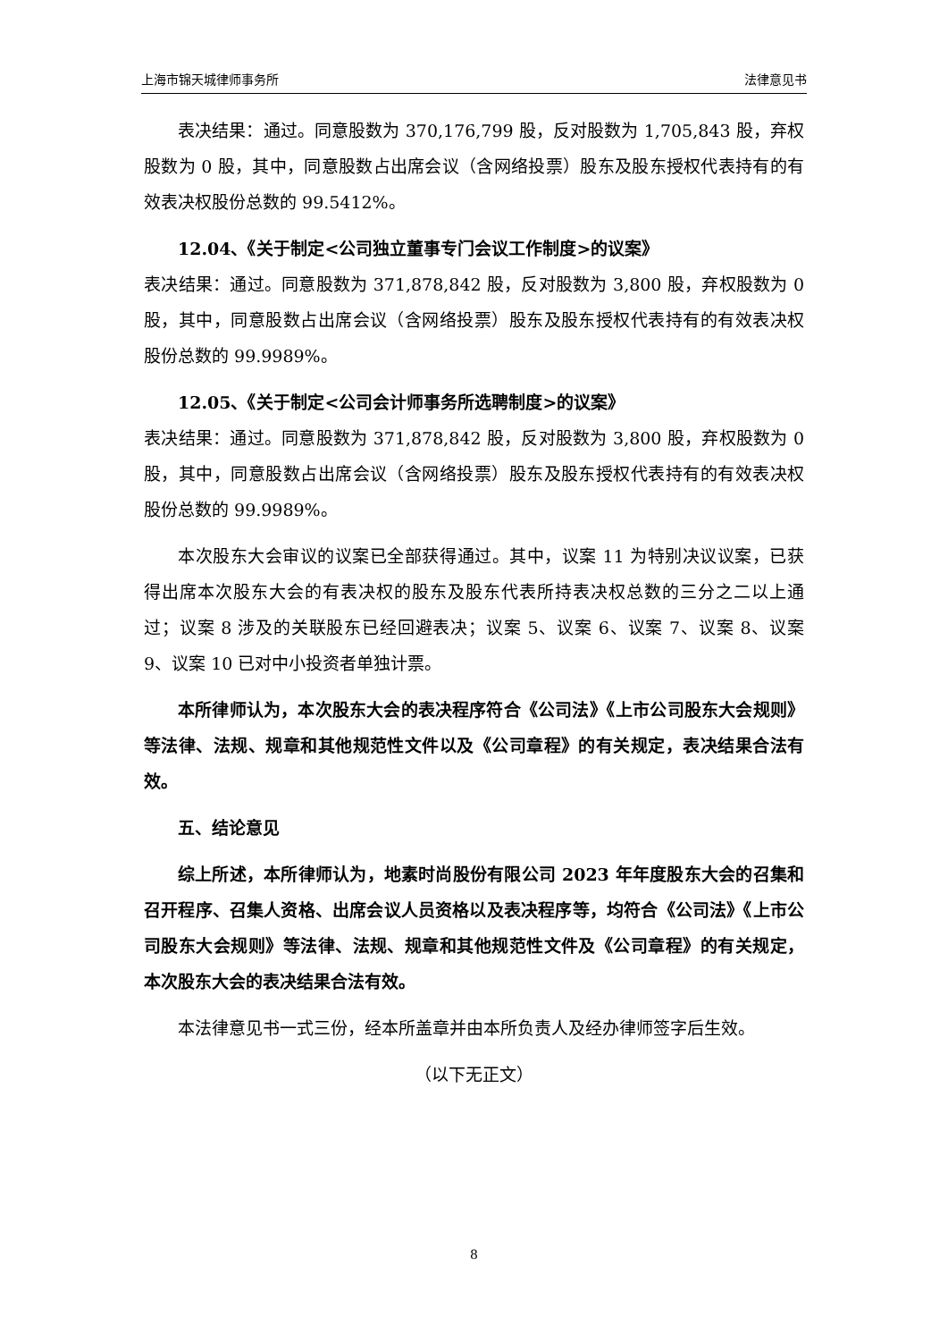上海市锦天城律师事务所 法律意见书
表决结果：通过。同意股数为 370,176,799 股，反对股数为 1,705,843 股，弃权股数为 0 股，其中，同意股数占出席会议（含网络投票）股东及股东授权代表持有的有效表决权股份总数的 99.5412%。
12.04、《关于制定<公司独立董事专门会议工作制度>的议案》
表决结果：通过。同意股数为 371,878,842 股，反对股数为 3,800 股，弃权股数为 0 股，其中，同意股数占出席会议（含网络投票）股东及股东授权代表持有的有效表决权股份总数的 99.9989%。
12.05、《关于制定<公司会计师事务所选聘制度>的议案》
表决结果：通过。同意股数为 371,878,842 股，反对股数为 3,800 股，弃权股数为 0 股，其中，同意股数占出席会议（含网络投票）股东及股东授权代表持有的有效表决权股份总数的 99.9989%。
本次股东大会审议的议案已全部获得通过。其中，议案 11 为特别决议议案，已获得出席本次股东大会的有表决权的股东及股东代表所持表决权总数的三分之二以上通过；议案 8 涉及的关联股东已经回避表决；议案 5、议案 6、议案 7、议案 8、议案 9、议案 10 已对中小投资者单独计票。
本所律师认为，本次股东大会的表决程序符合《公司法》《上市公司股东大会规则》等法律、法规、规章和其他规范性文件以及《公司章程》的有关规定，表决结果合法有效。
五、结论意见
综上所述，本所律师认为，地素时尚股份有限公司 2023 年年度股东大会的召集和召开程序、召集人资格、出席会议人员资格以及表决程序等，均符合《公司法》《上市公司股东大会规则》等法律、法规、规章和其他规范性文件及《公司章程》的有关规定，本次股东大会的表决结果合法有效。
本法律意见书一式三份，经本所盖章并由本所负责人及经办律师签字后生效。
（以下无正文）
8